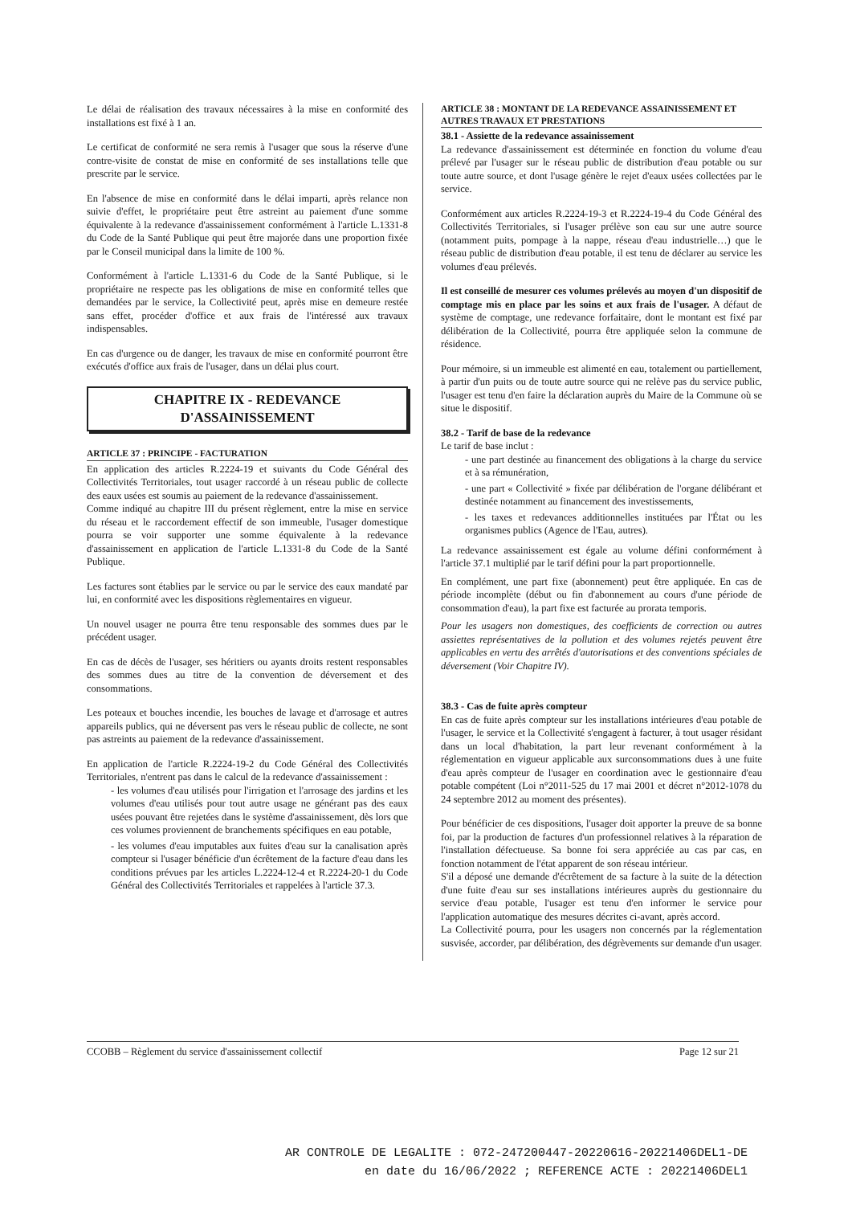Le délai de réalisation des travaux nécessaires à la mise en conformité des installations est fixé à 1 an.
Le certificat de conformité ne sera remis à l'usager que sous la réserve d'une contre-visite de constat de mise en conformité de ses installations telle que prescrite par le service.
En l'absence de mise en conformité dans le délai imparti, après relance non suivie d'effet, le propriétaire peut être astreint au paiement d'une somme équivalente à la redevance d'assainissement conformément à l'article L.1331-8 du Code de la Santé Publique qui peut être majorée dans une proportion fixée par le Conseil municipal dans la limite de 100 %.
Conformément à l'article L.1331-6 du Code de la Santé Publique, si le propriétaire ne respecte pas les obligations de mise en conformité telles que demandées par le service, la Collectivité peut, après mise en demeure restée sans effet, procéder d'office et aux frais de l'intéressé aux travaux indispensables.
En cas d'urgence ou de danger, les travaux de mise en conformité pourront être exécutés d'office aux frais de l'usager, dans un délai plus court.
CHAPITRE IX - REDEVANCE
D'ASSAINISSEMENT
ARTICLE 37 : PRINCIPE - FACTURATION
En application des articles R.2224-19 et suivants du Code Général des Collectivités Territoriales, tout usager raccordé à un réseau public de collecte des eaux usées est soumis au paiement de la redevance d'assainissement.
Comme indiqué au chapitre III du présent règlement, entre la mise en service du réseau et le raccordement effectif de son immeuble, l'usager domestique pourra se voir supporter une somme équivalente à la redevance d'assainissement en application de l'article L.1331-8 du Code de la Santé Publique.
Les factures sont établies par le service ou par le service des eaux mandaté par lui, en conformité avec les dispositions règlementaires en vigueur.
Un nouvel usager ne pourra être tenu responsable des sommes dues par le précédent usager.
En cas de décès de l'usager, ses héritiers ou ayants droits restent responsables des sommes dues au titre de la convention de déversement et des consommations.
Les poteaux et bouches incendie, les bouches de lavage et d'arrosage et autres appareils publics, qui ne déversent pas vers le réseau public de collecte, ne sont pas astreints au paiement de la redevance d'assainissement.
En application de l'article R.2224-19-2 du Code Général des Collectivités Territoriales, n'entrent pas dans le calcul de la redevance d'assainissement :
- les volumes d'eau utilisés pour l'irrigation et l'arrosage des jardins et les volumes d'eau utilisés pour tout autre usage ne générant pas des eaux usées pouvant être rejetées dans le système d'assainissement, dès lors que ces volumes proviennent de branchements spécifiques en eau potable,
- les volumes d'eau imputables aux fuites d'eau sur la canalisation après compteur si l'usager bénéficie d'un écrêtement de la facture d'eau dans les conditions prévues par les articles L.2224-12-4 et R.2224-20-1 du Code Général des Collectivités Territoriales et rappelées à l'article 37.3.
ARTICLE 38 : MONTANT DE LA REDEVANCE ASSAINISSEMENT ET AUTRES TRAVAUX ET PRESTATIONS
38.1 - Assiette de la redevance assainissement
La redevance d'assainissement est déterminée en fonction du volume d'eau prélevé par l'usager sur le réseau public de distribution d'eau potable ou sur toute autre source, et dont l'usage génère le rejet d'eaux usées collectées par le service.
Conformément aux articles R.2224-19-3 et R.2224-19-4 du Code Général des Collectivités Territoriales, si l'usager prélève son eau sur une autre source (notamment puits, pompage à la nappe, réseau d'eau industrielle…) que le réseau public de distribution d'eau potable, il est tenu de déclarer au service les volumes d'eau prélevés.
Il est conseillé de mesurer ces volumes prélevés au moyen d'un dispositif de comptage mis en place par les soins et aux frais de l'usager. A défaut de système de comptage, une redevance forfaitaire, dont le montant est fixé par délibération de la Collectivité, pourra être appliquée selon la commune de résidence.
Pour mémoire, si un immeuble est alimenté en eau, totalement ou partiellement, à partir d'un puits ou de toute autre source qui ne relève pas du service public, l'usager est tenu d'en faire la déclaration auprès du Maire de la Commune où se situe le dispositif.
38.2 - Tarif de base de la redevance
Le tarif de base inclut :
- une part destinée au financement des obligations à la charge du service et à sa rémunération,
- une part « Collectivité » fixée par délibération de l'organe délibérant et destinée notamment au financement des investissements,
- les taxes et redevances additionnelles instituées par l'État ou les organismes publics (Agence de l'Eau, autres).
La redevance assainissement est égale au volume défini conformément à l'article 37.1 multiplié par le tarif défini pour la part proportionnelle.
En complément, une part fixe (abonnement) peut être appliquée. En cas de période incomplète (début ou fin d'abonnement au cours d'une période de consommation d'eau), la part fixe est facturée au prorata temporis.
Pour les usagers non domestiques, des coefficients de correction ou autres assiettes représentatives de la pollution et des volumes rejetés peuvent être applicables en vertu des arrêtés d'autorisations et des conventions spéciales de déversement (Voir Chapitre IV).
38.3 - Cas de fuite après compteur
En cas de fuite après compteur sur les installations intérieures d'eau potable de l'usager, le service et la Collectivité s'engagent à facturer, à tout usager résidant dans un local d'habitation, la part leur revenant conformément à la réglementation en vigueur applicable aux surconsommations dues à une fuite d'eau après compteur de l'usager en coordination avec le gestionnaire d'eau potable compétent (Loi n°2011-525 du 17 mai 2001 et décret n°2012-1078 du 24 septembre 2012 au moment des présentes).
Pour bénéficier de ces dispositions, l'usager doit apporter la preuve de sa bonne foi, par la production de factures d'un professionnel relatives à la réparation de l'installation défectueuse. Sa bonne foi sera appréciée au cas par cas, en fonction notamment de l'état apparent de son réseau intérieur.
S'il a déposé une demande d'écrêtement de sa facture à la suite de la détection d'une fuite d'eau sur ses installations intérieures auprès du gestionnaire du service d'eau potable, l'usager est tenu d'en informer le service pour l'application automatique des mesures décrites ci-avant, après accord.
La Collectivité pourra, pour les usagers non concernés par la réglementation susvisée, accorder, par délibération, des dégrèvements sur demande d'un usager.
CCOBB – Règlement du service d'assainissement collectif Page 12 sur 21
AR CONTROLE DE LEGALITE : 072-247200447-20220616-20221406DEL1-DE
en date du 16/06/2022 ; REFERENCE ACTE : 20221406DEL1